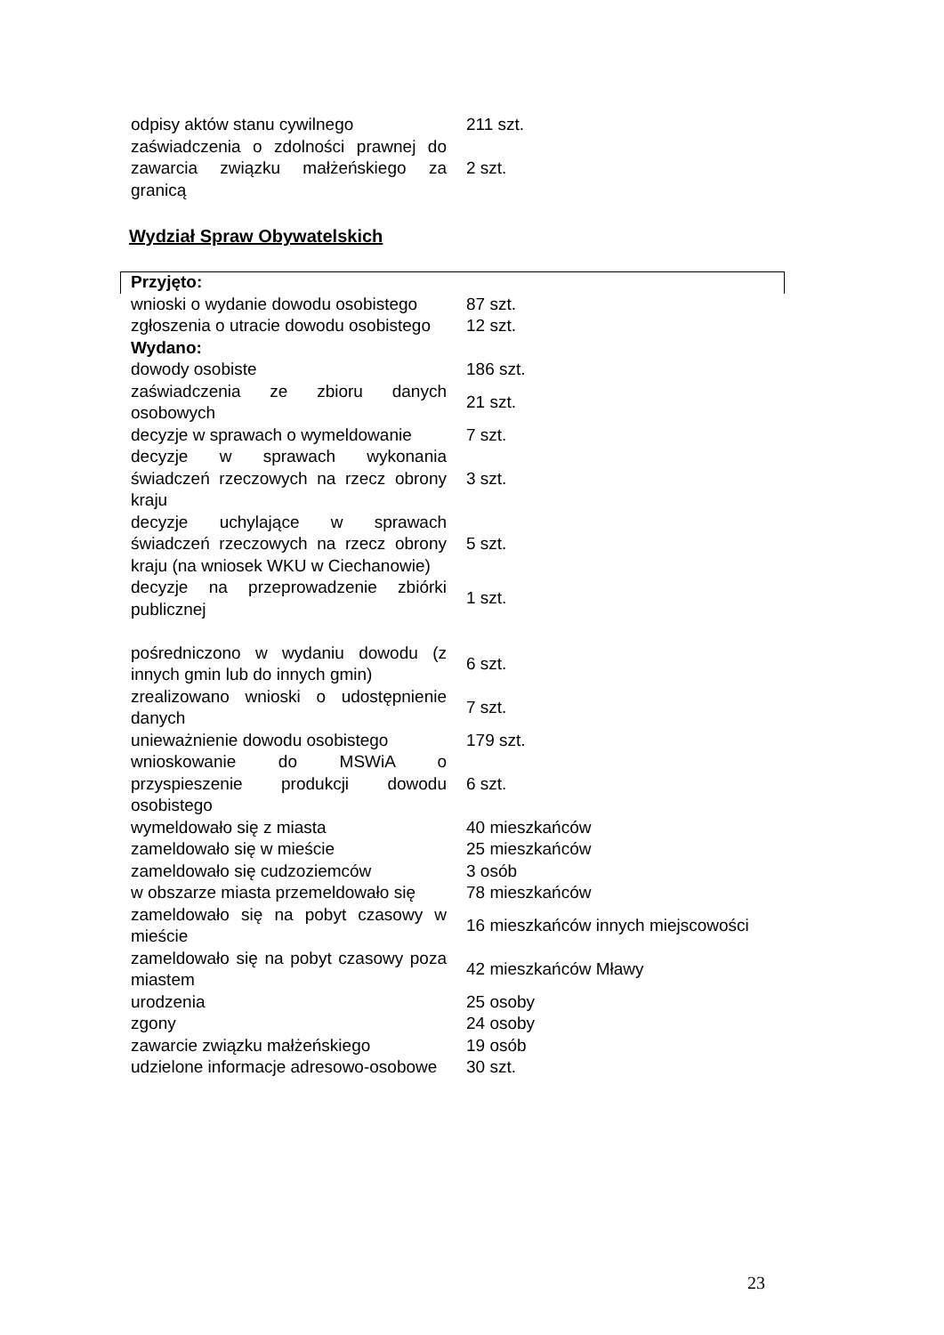| odpisy aktów stanu cywilnego | 211 szt. |
| zaświadczenia o zdolności prawnej do zawarcia związku małżeńskiego za granicą | 2 szt. |
Wydział Spraw Obywatelskich
| Przyjęto: | |
| wnioski o wydanie dowodu osobistego | 87 szt. |
| zgłoszenia o utracie dowodu osobistego | 12 szt. |
| Wydano: | |
| dowody osobiste | 186 szt. |
| zaświadczenia ze zbioru danych osobowych | 21 szt. |
| decyzje w sprawach o wymeldowanie | 7 szt. |
| decyzje w sprawach wykonania świadczeń rzeczowych na rzecz obrony kraju | 3 szt. |
| decyzje uchylające w sprawach świadczeń rzeczowych na rzecz obrony kraju (na wniosek WKU w Ciechanowie) | 5 szt. |
| decyzje na przeprowadzenie zbiórki publicznej | 1 szt. |
| pośredniczono w wydaniu dowodu (z innych gmin lub do innych gmin) | 6 szt. |
| zrealizowano wnioski o udostępnienie danych | 7 szt. |
| unieważnienie dowodu osobistego | 179 szt. |
| wnioskowanie do MSWiA o przyspieszenie produkcji dowodu osobistego | 6 szt. |
| wymeldowało się z miasta | 40 mieszkańców |
| zameldowało się w mieście | 25 mieszkańców |
| zameldowało się cudzoziemców | 3 osób |
| w obszarze miasta przemeldowało się | 78 mieszkańców |
| zameldowało się na pobyt czasowy w mieście | 16 mieszkańców innych miejscowości |
| zameldowało się na pobyt czasowy poza miastem | 42 mieszkańców Mławy |
| urodzenia | 25 osoby |
| zgony | 24 osoby |
| zawarcie związku małżeńskiego | 19 osób |
| udzielone informacje adresowo-osobowe | 30 szt. |
23